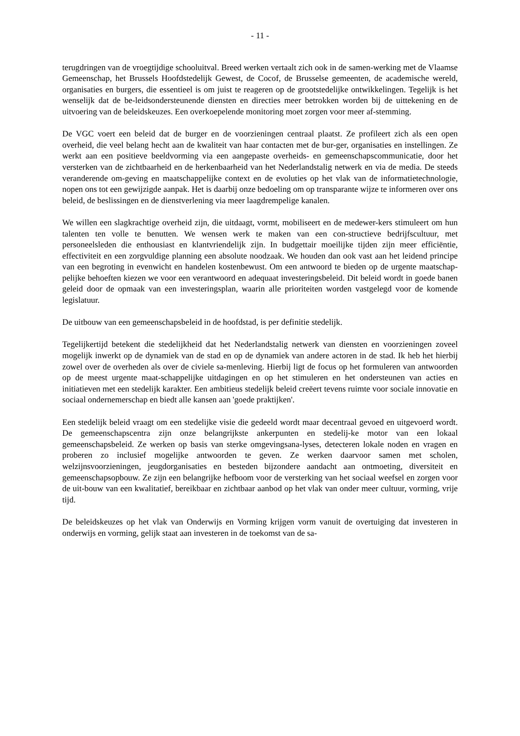- 11 -
terugdringen van de vroegtijdige schooluitval. Breed werken vertaalt zich ook in de samen-werking met de Vlaamse Gemeenschap, het Brussels Hoofdstedelijk Gewest, de Cocof, de Brusselse gemeenten, de academische wereld, organisaties en burgers, die essentieel is om juist te reageren op de grootstedelijke ontwikkelingen. Tegelijk is het wenselijk dat de be-leidsondersteunende diensten en directies meer betrokken worden bij de uittekening en de uitvoering van de beleidskeuzes. Een overkoepelende monitoring moet zorgen voor meer af-stemming.
De VGC voert een beleid dat de burger en de voorzieningen centraal plaatst. Ze profileert zich als een open overheid, die veel belang hecht aan de kwaliteit van haar contacten met de bur-ger, organisaties en instellingen. Ze werkt aan een positieve beeldvorming via een aangepaste overheids- en gemeenschapscommunicatie, door het versterken van de zichtbaarheid en de herkenbaarheid van het Nederlandstalig netwerk en via de media. De steeds veranderende om-geving en maatschappelijke context en de evoluties op het vlak van de informatietechnologie, nopen ons tot een gewijzigde aanpak. Het is daarbij onze bedoeling om op transparante wijze te informeren over ons beleid, de beslissingen en de dienstverlening via meer laagdrempelige kanalen.
We willen een slagkrachtige overheid zijn, die uitdaagt, vormt, mobiliseert en de medewer-kers stimuleert om hun talenten ten volle te benutten. We wensen werk te maken van een con-structieve bedrijfscultuur, met personeelsleden die enthousiast en klantvriendelijk zijn. In budgettair moeilijke tijden zijn meer efficiëntie, effectiviteit en een zorgvuldige planning een absolute noodzaak. We houden dan ook vast aan het leidend principe van een begroting in evenwicht en handelen kostenbewust. Om een antwoord te bieden op de urgente maatschap-pelijke behoeften kiezen we voor een verantwoord en adequaat investeringsbeleid. Dit beleid wordt in goede banen geleid door de opmaak van een investeringsplan, waarin alle prioriteiten worden vastgelegd voor de komende legislatuur.
De uitbouw van een gemeenschapsbeleid in de hoofdstad, is per definitie stedelijk.
Tegelijkertijd betekent die stedelijkheid dat het Nederlandstalig netwerk van diensten en voorzieningen zoveel mogelijk inwerkt op de dynamiek van de stad en op de dynamiek van andere actoren in de stad. Ik heb het hierbij zowel over de overheden als over de civiele sa-menleving. Hierbij ligt de focus op het formuleren van antwoorden op de meest urgente maat-schappelijke uitdagingen en op het stimuleren en het ondersteunen van acties en initiatieven met een stedelijk karakter. Een ambitieus stedelijk beleid creëert tevens ruimte voor sociale innovatie en sociaal ondernemerschap en biedt alle kansen aan 'goede praktijken'.
Een stedelijk beleid vraagt om een stedelijke visie die gedeeld wordt maar decentraal gevoed en uitgevoerd wordt. De gemeenschapscentra zijn onze belangrijkste ankerpunten en stedelij-ke motor van een lokaal gemeenschapsbeleid. Ze werken op basis van sterke omgevingsana-lyses, detecteren lokale noden en vragen en proberen zo inclusief mogelijke antwoorden te geven. Ze werken daarvoor samen met scholen, welzijnsvoorzieningen, jeugdorganisaties en besteden bijzondere aandacht aan ontmoeting, diversiteit en gemeenschapsopbouw. Ze zijn een belangrijke hefboom voor de versterking van het sociaal weefsel en zorgen voor de uit-bouw van een kwalitatief, bereikbaar en zichtbaar aanbod op het vlak van onder meer cultuur, vorming, vrije tijd.
De beleidskeuzes op het vlak van Onderwijs en Vorming krijgen vorm vanuit de overtuiging dat investeren in onderwijs en vorming, gelijk staat aan investeren in de toekomst van de sa-